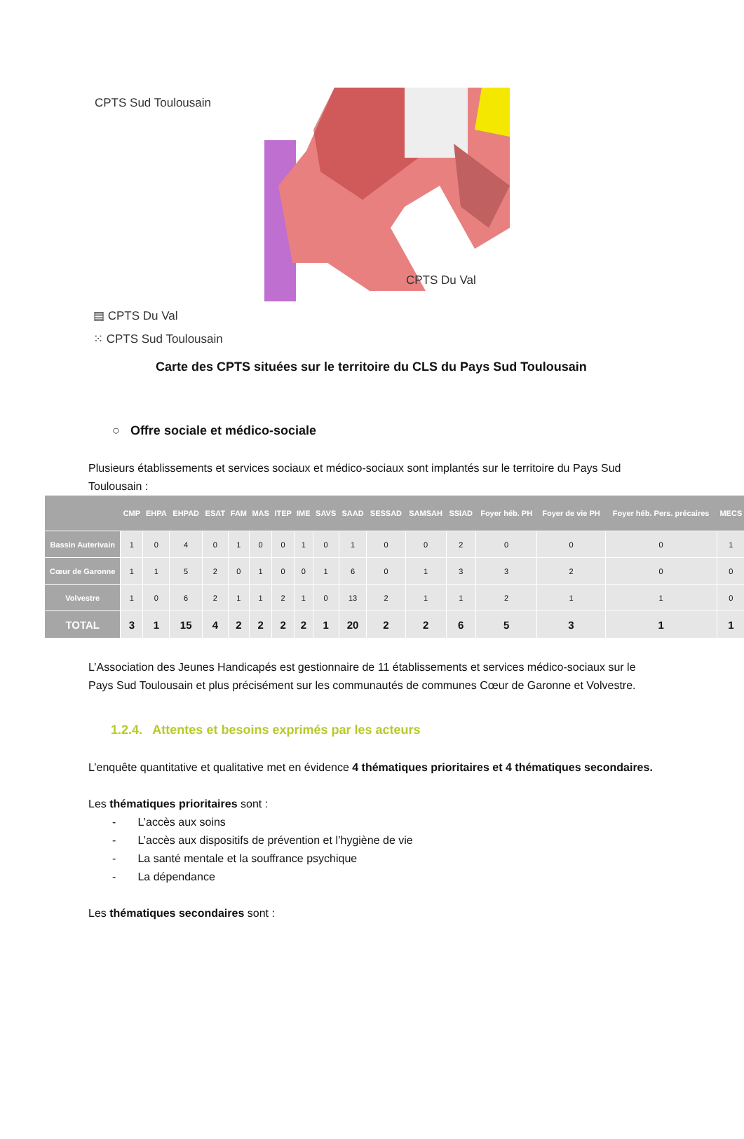CPTS Sud Toulousain
CPTS Du Val
▤ CPTS Du Val
⁙ CPTS Sud Toulousain
Carte des CPTS situées sur le territoire du CLS du Pays Sud Toulousain
○ Offre sociale et médico-sociale
Plusieurs établissements et services sociaux et médico-sociaux sont implantés sur le territoire du Pays Sud Toulousain :
| | CMP | EHPA | EHPAD | ESAT | FAM | MAS | ITEP | IME | SAVS | SAAD | SESSAD | SAMSAH | SSIAD | Foyer héb. PH | Foyer de vie PH | Foyer héb. Pers. précaires | MECS |
| --- | --- | --- | --- | --- | --- | --- | --- | --- | --- | --- | --- | --- | --- | --- | --- | --- | --- |
| Bassin Auterivain | 1 | 0 | 4 | 0 | 1 | 0 | 0 | 1 | 0 | 1 | 0 | 0 | 2 | 0 | 0 | 0 | 1 |
| Cœur de Garonne | 1 | 1 | 5 | 2 | 0 | 1 | 0 | 0 | 1 | 6 | 0 | 1 | 3 | 3 | 2 | 0 | 0 |
| Volvestre | 1 | 0 | 6 | 2 | 1 | 1 | 2 | 1 | 0 | 13 | 2 | 1 | 1 | 2 | 1 | 1 | 0 |
| TOTAL | 3 | 1 | 15 | 4 | 2 | 2 | 2 | 2 | 1 | 20 | 2 | 2 | 6 | 5 | 3 | 1 | 1 |
L’Association des Jeunes Handicapés est gestionnaire de 11 établissements et services médico-sociaux sur le Pays Sud Toulousain et plus précisément sur les communautés de communes Cœur de Garonne et Volvestre.
1.2.4. Attentes et besoins exprimés par les acteurs
L’enquête quantitative et qualitative met en évidence 4 thématiques prioritaires et 4 thématiques secondaires.
Les thématiques prioritaires sont :
- L’accès aux soins
- L’accès aux dispositifs de prévention et l’hygiène de vie
- La santé mentale et la souffrance psychique
- La dépendance
Les thématiques secondaires sont :